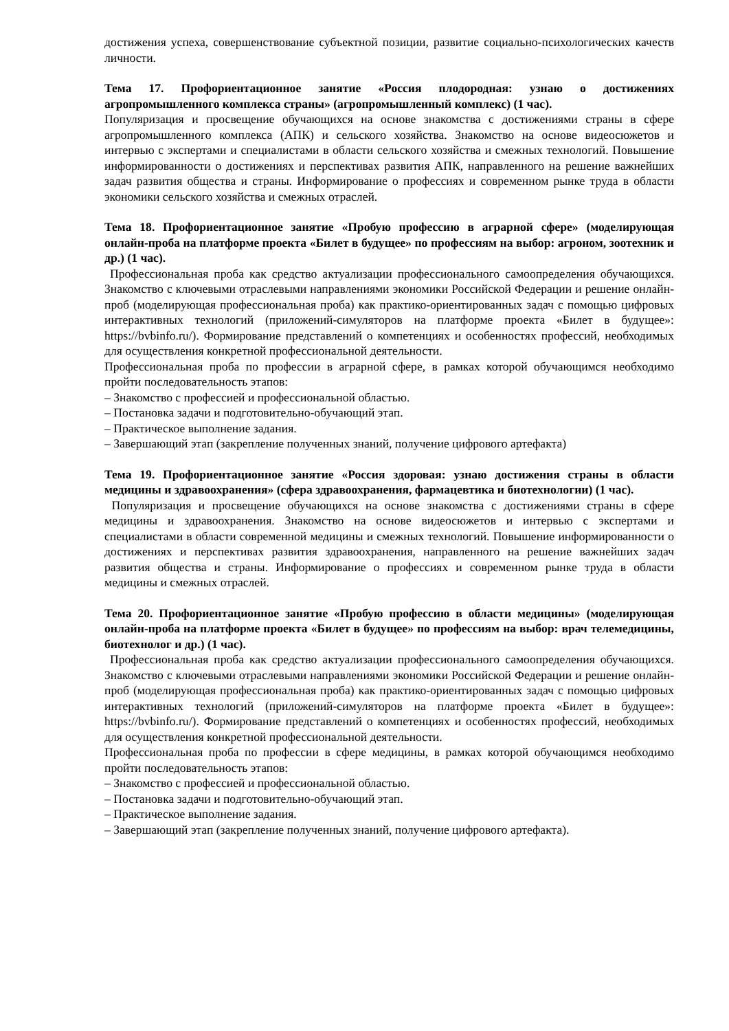достижения успеха, совершенствование субъектной позиции, развитие социально-психологических качеств личности.
Тема 17. Профориентационное занятие «Россия плодородная: узнаю о достижениях агропромышленного комплекса страны» (агропромышленный комплекс) (1 час).
Популяризация и просвещение обучающихся на основе знакомства с достижениями страны в сфере агропромышленного комплекса (АПК) и сельского хозяйства. Знакомство на основе видеосюжетов и интервью с экспертами и специалистами в области сельского хозяйства и смежных технологий. Повышение информированности о достижениях и перспективах развития АПК, направленного на решение важнейших задач развития общества и страны. Информирование о профессиях и современном рынке труда в области экономики сельского хозяйства и смежных отраслей.
Тема 18. Профориентационное занятие «Пробую профессию в аграрной сфере» (моделирующая онлайн-проба на платформе проекта «Билет в будущее» по профессиям на выбор: агроном, зоотехник и др.) (1 час).
Профессиональная проба как средство актуализации профессионального самоопределения обучающихся. Знакомство с ключевыми отраслевыми направлениями экономики Российской Федерации и решение онлайн-проб (моделирующая профессиональная проба) как практико-ориентированных задач с помощью цифровых интерактивных технологий (приложений-симуляторов на платформе проекта «Билет в будущее»: https://bvbinfo.ru/). Формирование представлений о компетенциях и особенностях профессий, необходимых для осуществления конкретной профессиональной деятельности.
Профессиональная проба по профессии в аграрной сфере, в рамках которой обучающимся необходимо пройти последовательность этапов:
– Знакомство с профессией и профессиональной областью.
– Постановка задачи и подготовительно-обучающий этап.
– Практическое выполнение задания.
– Завершающий этап (закрепление полученных знаний, получение цифрового артефакта)
Тема 19. Профориентационное занятие «Россия здоровая: узнаю достижения страны в области медицины и здравоохранения» (сфера здравоохранения, фармацевтика и биотехнологии) (1 час).
Популяризация и просвещение обучающихся на основе знакомства с достижениями страны в сфере медицины и здравоохранения. Знакомство на основе видеосюжетов и интервью с экспертами и специалистами в области современной медицины и смежных технологий. Повышение информированности о достижениях и перспективах развития здравоохранения, направленного на решение важнейших задач развития общества и страны. Информирование о профессиях и современном рынке труда в области медицины и смежных отраслей.
Тема 20. Профориентационное занятие «Пробую профессию в области медицины» (моделирующая онлайн-проба на платформе проекта «Билет в будущее» по профессиям на выбор: врач телемедицины, биотехнолог и др.) (1 час).
Профессиональная проба как средство актуализации профессионального самоопределения обучающихся. Знакомство с ключевыми отраслевыми направлениями экономики Российской Федерации и решение онлайн-проб (моделирующая профессиональная проба) как практико-ориентированных задач с помощью цифровых интерактивных технологий (приложений-симуляторов на платформе проекта «Билет в будущее»: https://bvbinfo.ru/). Формирование представлений о компетенциях и особенностях профессий, необходимых для осуществления конкретной профессиональной деятельности.
Профессиональная проба по профессии в сфере медицины, в рамках которой обучающимся необходимо пройти последовательность этапов:
– Знакомство с профессией и профессиональной областью.
– Постановка задачи и подготовительно-обучающий этап.
– Практическое выполнение задания.
– Завершающий этап (закрепление полученных знаний, получение цифрового артефакта).